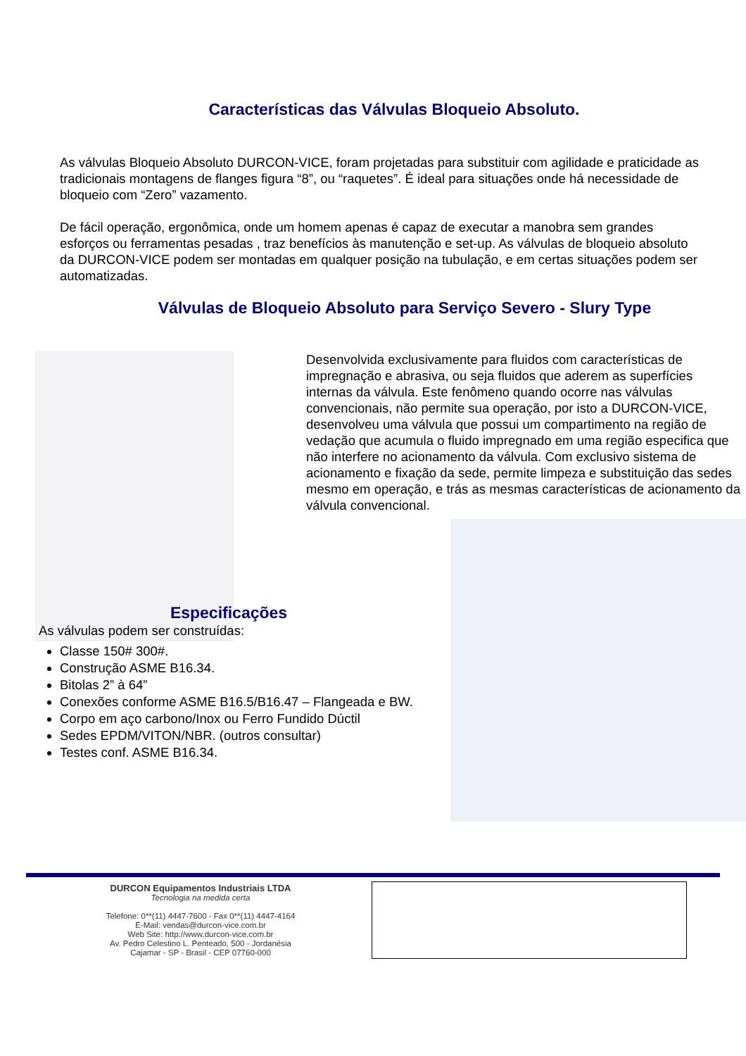Características das Válvulas Bloqueio Absoluto.
As válvulas Bloqueio Absoluto DURCON-VICE, foram projetadas para substituir com agilidade e praticidade as tradicionais montagens de flanges figura “8”, ou “raquetes”. É ideal para situações onde há necessidade de bloqueio com “Zero” vazamento.
De fácil operação, ergonômica, onde um homem apenas é capaz de executar a manobra sem grandes esforços ou ferramentas pesadas , traz benefícios às manutenção e set-up. As válvulas de bloqueio absoluto da DURCON-VICE podem ser montadas em qualquer posição na tubulação, e em certas situações podem ser automatizadas.
Válvulas de Bloqueio Absoluto para Serviço Severo - Slury Type
Desenvolvida exclusivamente para fluidos com características de impregnação e abrasiva, ou seja fluidos que aderem as superfícies internas da válvula. Este fenômeno quando ocorre nas válvulas convencionais, não permite sua operação, por isto a DURCON-VICE, desenvolveu uma válvula que possui um compartimento na região de vedação que acumula o fluido impregnado em uma região especifica que não interfere no acionamento da válvula. Com exclusivo sistema de acionamento e fixação da sede, permite limpeza e substituição das sedes mesmo em operação, e trás as mesmas características de acionamento da válvula convencional.
Especificações
As válvulas podem ser construídas:
Classe 150# 300#.
Construção ASME B16.34.
Bitolas 2” à 64”
Conexões conforme ASME B16.5/B16.47 – Flangeada e BW.
Corpo em aço carbono/Inox ou Ferro Fundido Dúctil
Sedes EPDM/VITON/NBR. (outros consultar)
Testes conf. ASME B16.34.
DURCON Equipamentos Industriais LTDA
Tecnologia na medida certa
Telefone: 0**(11) 4447-7600 - Fax 0**(11) 4447-4164
E-Mail: vendas@durcon-vice.com.br
Web Site: http://www.durcon-vice.com.br
Av. Pedro Celestino L. Penteado, 500 - Jordanésia
Cajamar - SP - Brasil - CEP 07760-000